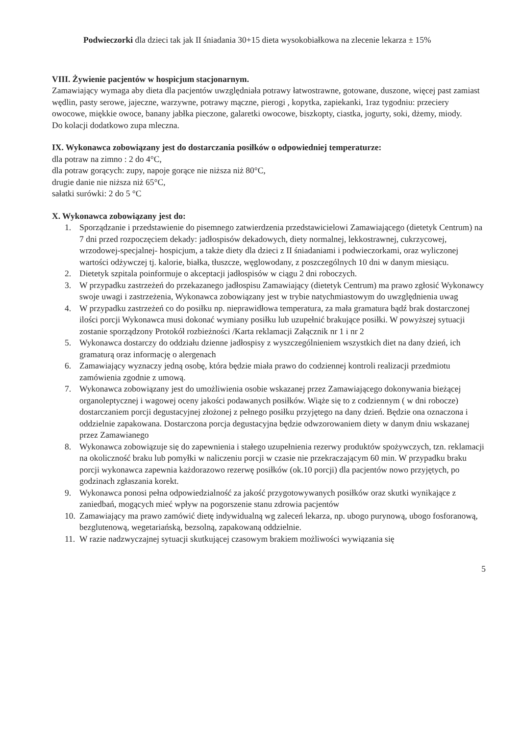Podwieczorki dla dzieci tak jak II śniadania 30+15 dieta wysokobiałkowa na zlecenie lekarza ± 15%
VIII. Żywienie pacjentów w hospicjum stacjonarnym.
Zamawiający wymaga aby dieta dla pacjentów uwzględniała potrawy łatwostrawne, gotowane, duszone, więcej past zamiast wędlin, pasty serowe, jajeczne, warzywne, potrawy mączne, pierogi , kopytka, zapiekanki, 1raz tygodniu: przeciery owocowe, miękkie owoce, banany jabłka pieczone, galaretki owocowe, biszkopty, ciastka, jogurty, soki, dżemy, miody.
Do kolacji dodatkowo zupa mleczna.
IX. Wykonawca zobowiązany jest do dostarczania posiłków o odpowiedniej temperaturze:
dla potraw na zimno : 2 do 4°C,
dla potraw gorących: zupy, napoje gorące nie niższa niż 80°C,
drugie danie nie niższa niż 65°C,
sałatki surówki: 2 do 5 °C
X. Wykonawca zobowiązany jest do:
1. Sporządzanie i przedstawienie do pisemnego zatwierdzenia przedstawicielowi Zamawiającego (dietetyk Centrum) na 7 dni przed rozpoczęciem dekady: jadłospisów dekadowych, diety normalnej, lekkostrawnej, cukrzycowej, wrzodowej-specjalnej- hospicjum, a także diety dla dzieci z II śniadaniami i podwieczorkami, oraz wyliczonej wartości odżywczej tj. kalorie, białka, tłuszcze, węglowodany, z poszczególnych 10 dni w danym miesiącu.
2. Dietetyk szpitala poinformuje o akceptacji jadłospisów w ciągu 2 dni roboczych.
3. W przypadku zastrzeżeń do przekazanego jadłospisu Zamawiający (dietetyk Centrum) ma prawo zgłosić Wykonawcy swoje uwagi i zastrzeżenia, Wykonawca zobowiązany jest w trybie natychmiastowym do uwzględnienia uwag
4. W przypadku zastrzeżeń co do posiłku np. nieprawidłowa temperatura, za mała gramatura bądź brak dostarczonej ilości porcji Wykonawca musi dokonać wymiany posiłku lub uzupełnić brakujące posiłki. W powyższej sytuacji zostanie sporządzony Protokół rozbieżności /Karta reklamacji Załącznik nr 1 i nr 2
5. Wykonawca dostarczy do oddziału dzienne jadłospisy z wyszczególnieniem wszystkich diet na dany dzień, ich gramaturą oraz informację o alergenach
6. Zamawiający wyznaczy jedną osobę, która będzie miała prawo do codziennej kontroli realizacji przedmiotu zamówienia zgodnie z umową.
7. Wykonawca zobowiązany jest do umożliwienia osobie wskazanej przez Zamawiającego dokonywania bieżącej organoleptycznej i wagowej oceny jakości podawanych posiłków. Wiąże się to z codziennym ( w dni robocze) dostarczaniem porcji degustacyjnej złożonej z pełnego posiłku przyjętego na dany dzień. Będzie ona oznaczona i oddzielnie zapakowana. Dostarczona porcja degustacyjna będzie odwzorowaniem diety w danym dniu wskazanej przez Zamawianego
8. Wykonawca zobowiązuje się do zapewnienia i stałego uzupełnienia rezerwy produktów spożywczych, tzn. reklamacji na okoliczność braku lub pomyłki w naliczeniu porcji w czasie nie przekraczającym 60 min. W przypadku braku porcji wykonawca zapewnia każdorazowo rezerwę posiłków (ok.10 porcji) dla pacjentów nowo przyjętych, po godzinach zgłaszania korekt.
9. Wykonawca ponosi pełna odpowiedzialność za jakość przygotowywanych posiłków oraz skutki wynikające z zaniedbań, mogących mieć wpływ na pogorszenie stanu zdrowia pacjentów
10. Zamawiający ma prawo zamówić dietę indywidualną wg zaleceń lekarza, np. ubogo purynową, ubogo fosforanową, bezglutenową, wegetariańską, bezsolną, zapakowaną oddzielnie.
11. W razie nadzwyczajnej sytuacji skutkującej czasowym brakiem możliwości wywiązania się
5